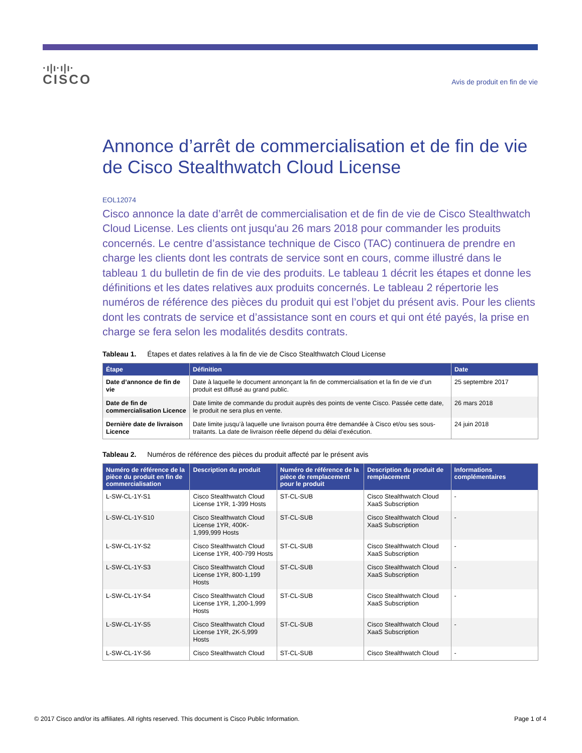·ı|ı·ı|ı·
CISCO
Avis de produit en fin de vie
Annonce d’arrêt de commercialisation et de fin de vie de Cisco Stealthwatch Cloud License
EOL12074
Cisco annonce la date d’arrêt de commercialisation et de fin de vie de Cisco Stealthwatch Cloud License. Les clients ont jusqu'au 26 mars 2018 pour commander les produits concernés. Le centre d’assistance technique de Cisco (TAC) continuera de prendre en charge les clients dont les contrats de service sont en cours, comme illustré dans le tableau 1 du bulletin de fin de vie des produits. Le tableau 1 décrit les étapes et donne les définitions et les dates relatives aux produits concernés. Le tableau 2 répertorie les numéros de référence des pièces du produit qui est l’objet du présent avis. Pour les clients dont les contrats de service et d’assistance sont en cours et qui ont été payés, la prise en charge se fera selon les modalités desdits contrats.
Tableau 1. Étapes et dates relatives à la fin de vie de Cisco Stealthwatch Cloud License
| Étape | Définition | Date |
| --- | --- | --- |
| Date d’annonce de fin de vie | Date à laquelle le document annonçant la fin de commercialisation et la fin de vie d’un produit est diffusé au grand public. | 25 septembre 2017 |
| Date de fin de commercialisation Licence | Date limite de commande du produit auprès des points de vente Cisco. Passée cette date, le produit ne sera plus en vente. | 26 mars 2018 |
| Dernière date de livraison Licence | Date limite jusqu’à laquelle une livraison pourra être demandée à Cisco et/ou ses sous-traitants. La date de livraison réelle dépend du délai d’exécution. | 24 juin 2018 |
Tableau 2. Numéros de référence des pièces du produit affecté par le présent avis
| Numéro de référence de la pièce du produit en fin de commercialisation | Description du produit | Numéro de référence de la pièce de remplacement pour le produit | Description du produit de remplacement | Informations complémentaires |
| --- | --- | --- | --- | --- |
| L-SW-CL-1Y-S1 | Cisco Stealthwatch Cloud License 1YR, 1-399 Hosts | ST-CL-SUB | Cisco Stealthwatch Cloud XaaS Subscription | - |
| L-SW-CL-1Y-S10 | Cisco Stealthwatch Cloud License 1YR, 400K-1,999,999 Hosts | ST-CL-SUB | Cisco Stealthwatch Cloud XaaS Subscription | - |
| L-SW-CL-1Y-S2 | Cisco Stealthwatch Cloud License 1YR, 400-799 Hosts | ST-CL-SUB | Cisco Stealthwatch Cloud XaaS Subscription | - |
| L-SW-CL-1Y-S3 | Cisco Stealthwatch Cloud License 1YR, 800-1,199 Hosts | ST-CL-SUB | Cisco Stealthwatch Cloud XaaS Subscription | - |
| L-SW-CL-1Y-S4 | Cisco Stealthwatch Cloud License 1YR, 1,200-1,999 Hosts | ST-CL-SUB | Cisco Stealthwatch Cloud XaaS Subscription | - |
| L-SW-CL-1Y-S5 | Cisco Stealthwatch Cloud License 1YR, 2K-5,999 Hosts | ST-CL-SUB | Cisco Stealthwatch Cloud XaaS Subscription | - |
| L-SW-CL-1Y-S6 | Cisco Stealthwatch Cloud | ST-CL-SUB | Cisco Stealthwatch Cloud | - |
© 2017 Cisco and/or its affiliates. All rights reserved. This document is Cisco Public Information. Page 1 of 4